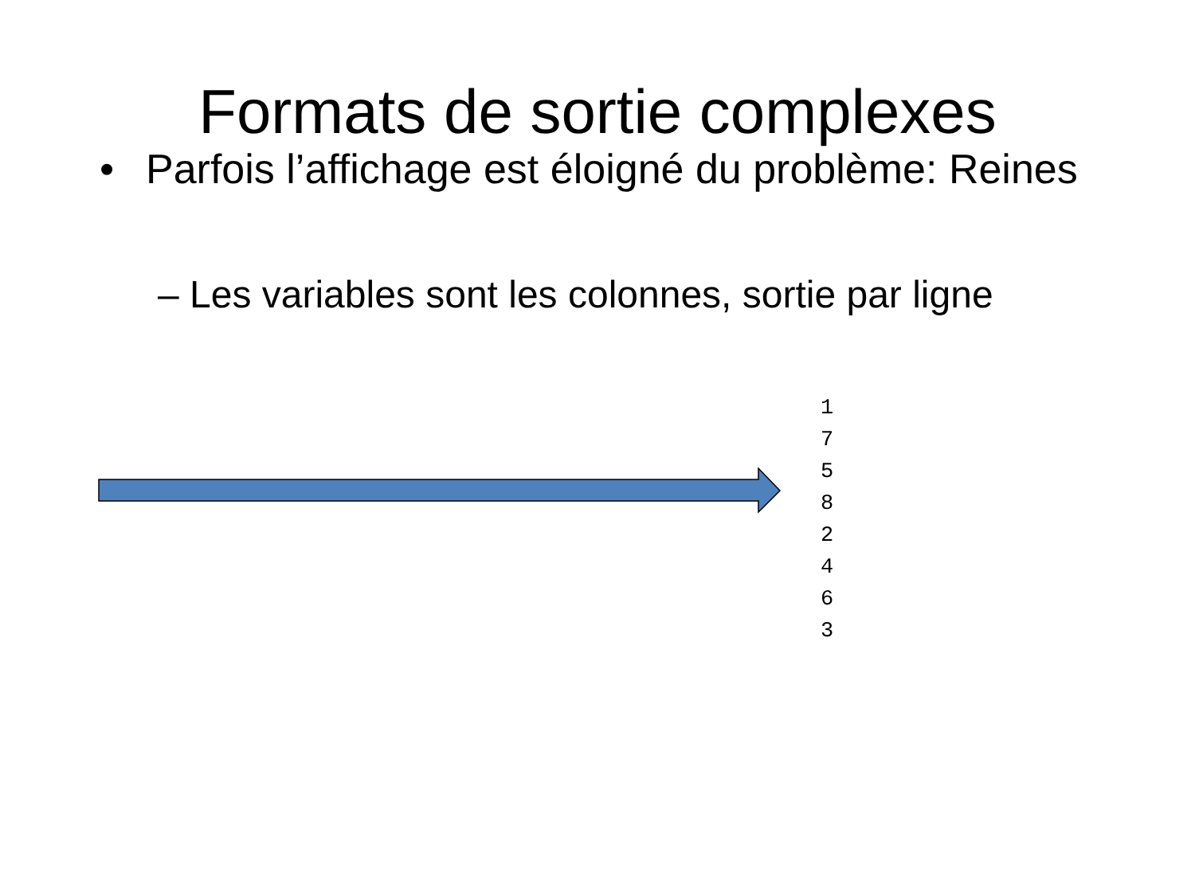Formats de sortie complexes
• Parfois l’affichage est éloigné du problème: Reines
– Les variables sont les colonnes, sortie par ligne
1
7
5
8
2
4
6
3